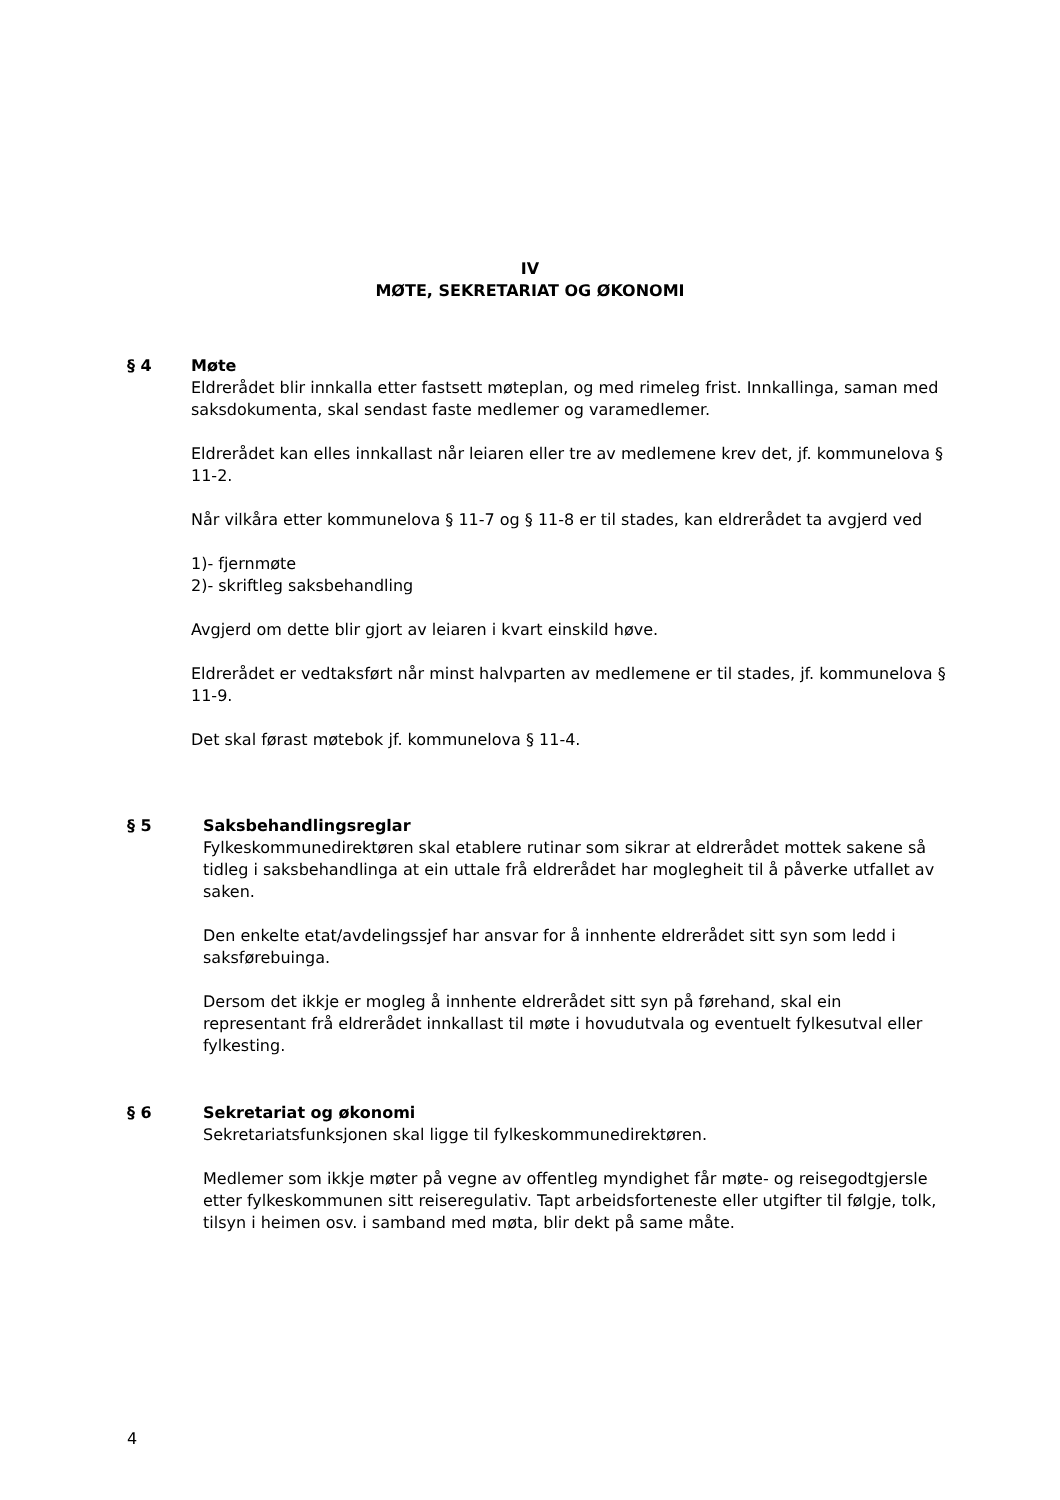IV
MØTE, SEKRETARIAT OG ØKONOMI
§ 4 Møte
Eldrerådet blir innkalla etter fastsett møteplan, og med rimeleg frist. Innkallinga, saman med saksdokumenta, skal sendast faste medlemer og varamedlemer.
Eldrerådet kan elles innkallast når leiaren eller tre av medlemene krev det, jf. kommunelova § 11-2.
Når vilkåra etter kommunelova § 11-7 og § 11-8 er til stades, kan eldrerådet ta avgjerd ved
1)- fjernmøte
2)- skriftleg saksbehandling
Avgjerd om dette blir gjort av leiaren i kvart einskild høve.
Eldrerådet er vedtaksført når minst halvparten av medlemene er til stades, jf. kommunelova § 11-9.
Det skal førast møtebok jf. kommunelova § 11-4.
§ 5 Saksbehandlingsreglar
Fylkeskommunedirektøren skal etablere rutinar som sikrar at eldrerådet mottek sakene så tidleg i saksbehandlinga at ein uttale frå eldrerådet har moglegheit til å påverke utfallet av saken.
Den enkelte etat/avdelingssjef har ansvar for å innhente eldrerådet sitt syn som ledd i saksførebuinga.
Dersom det ikkje er mogleg å innhente eldrerådet sitt syn på førehand, skal ein representant frå eldrerådet innkallast til møte i hovudutvala og eventuelt fylkesutval eller fylkesting.
§ 6 Sekretariat og økonomi
Sekretariatsfunksjonen skal ligge til fylkeskommunedirektøren.
Medlemer som ikkje møter på vegne av offentleg myndighet får møte- og reisegodtgjersle etter fylkeskommunen sitt reiseregulativ. Tapt arbeidsforteneste eller utgifter til følgje, tolk, tilsyn i heimen osv. i samband med møta, blir dekt på same måte.
4